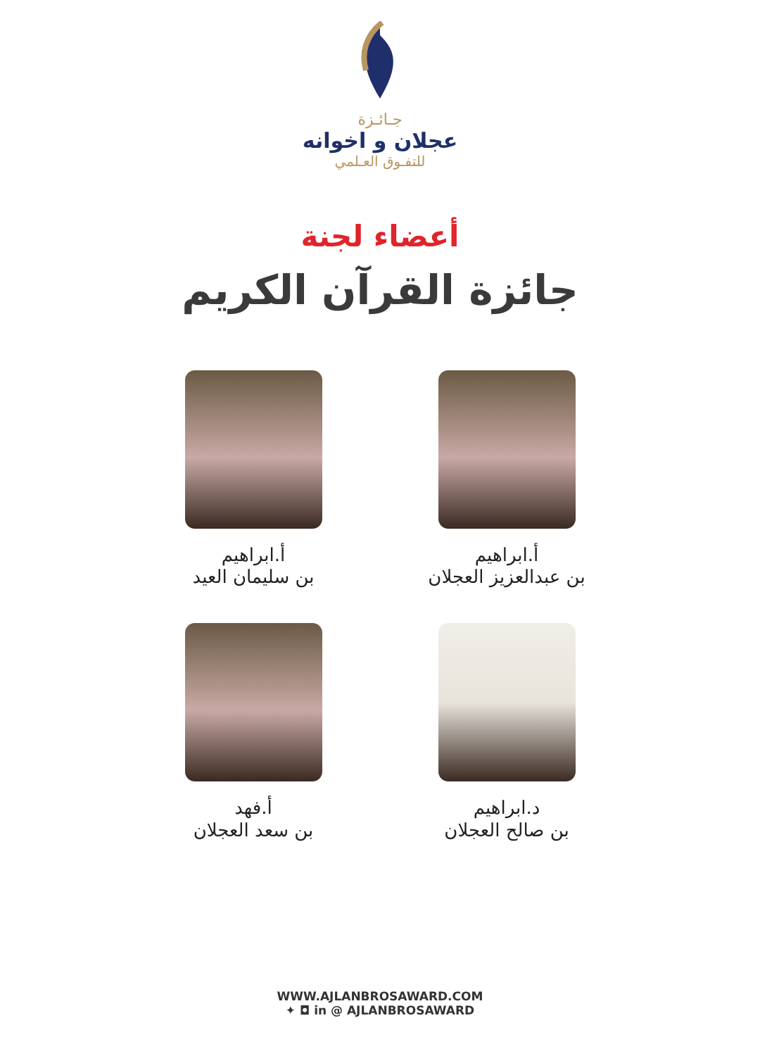جـائـزة
عجلان و اخوانه
للتفـوق العـلمي
أعضاء لجنة
جائزة القرآن الكريم
أ.ابراهيم
بن عبدالعزيز العجلان
أ.ابراهيم
بن سليمان العيد
د.ابراهيم
بن صالح العجلان
أ.فهد
بن سعد العجلان
WWW.AJLANBROSAWARD.COM
✦ ◘ in @ AJLANBROSAWARD